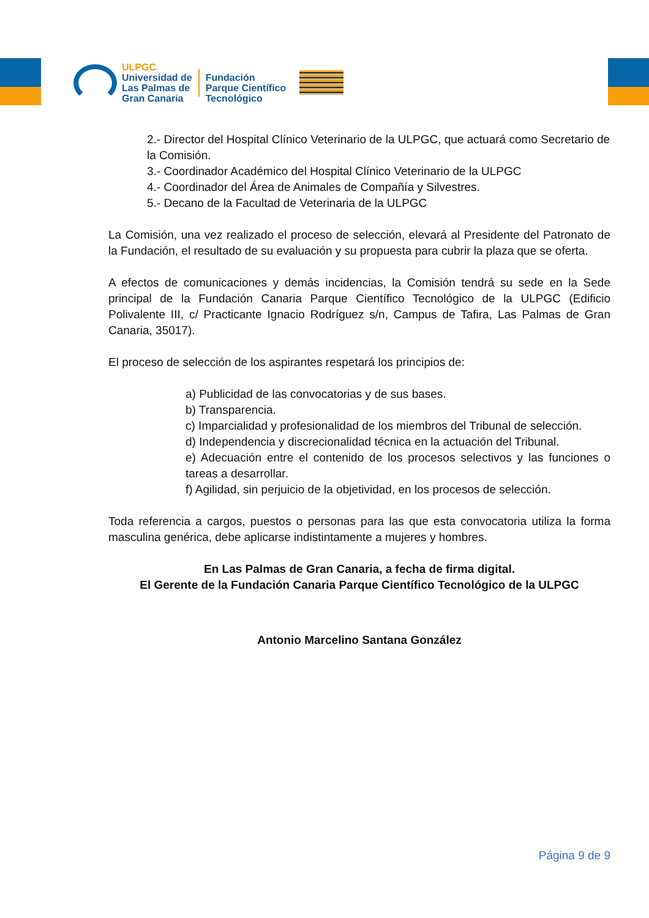ULPGC
Universidad de
Las Palmas de
Gran Canaria
Fundación
Parque Científico
Tecnológico
2.- Director del Hospital Clínico Veterinario de la ULPGC, que actuará como Secretario de la Comisión.
3.- Coordinador Académico del Hospital Clínico Veterinario de la ULPGC
4.- Coordinador del Área de Animales de Compañía y Silvestres.
5.- Decano de la Facultad de Veterinaria de la ULPGC
La Comisión, una vez realizado el proceso de selección, elevará al Presidente del Patronato de la Fundación, el resultado de su evaluación y su propuesta para cubrir la plaza que se oferta.
A efectos de comunicaciones y demás incidencias, la Comisión tendrá su sede en la Sede principal de la Fundación Canaria Parque Científico Tecnológico de la ULPGC (Edificio Polivalente III, c/ Practicante Ignacio Rodríguez s/n, Campus de Tafira, Las Palmas de Gran Canaria, 35017).
El proceso de selección de los aspirantes respetará los principios de:
a) Publicidad de las convocatorias y de sus bases.
b) Transparencia.
c) Imparcialidad y profesionalidad de los miembros del Tribunal de selección.
d) Independencia y discrecionalidad técnica en la actuación del Tribunal.
e) Adecuación entre el contenido de los procesos selectivos y las funciones o tareas a desarrollar.
f) Agilidad, sin perjuicio de la objetividad, en los procesos de selección.
Toda referencia a cargos, puestos o personas para las que esta convocatoria utiliza la forma masculina genérica, debe aplicarse indistintamente a mujeres y hombres.
En Las Palmas de Gran Canaria, a fecha de firma digital.
El Gerente de la Fundación Canaria Parque Científico Tecnológico de la ULPGC
Antonio Marcelino Santana González
Página 9 de 9